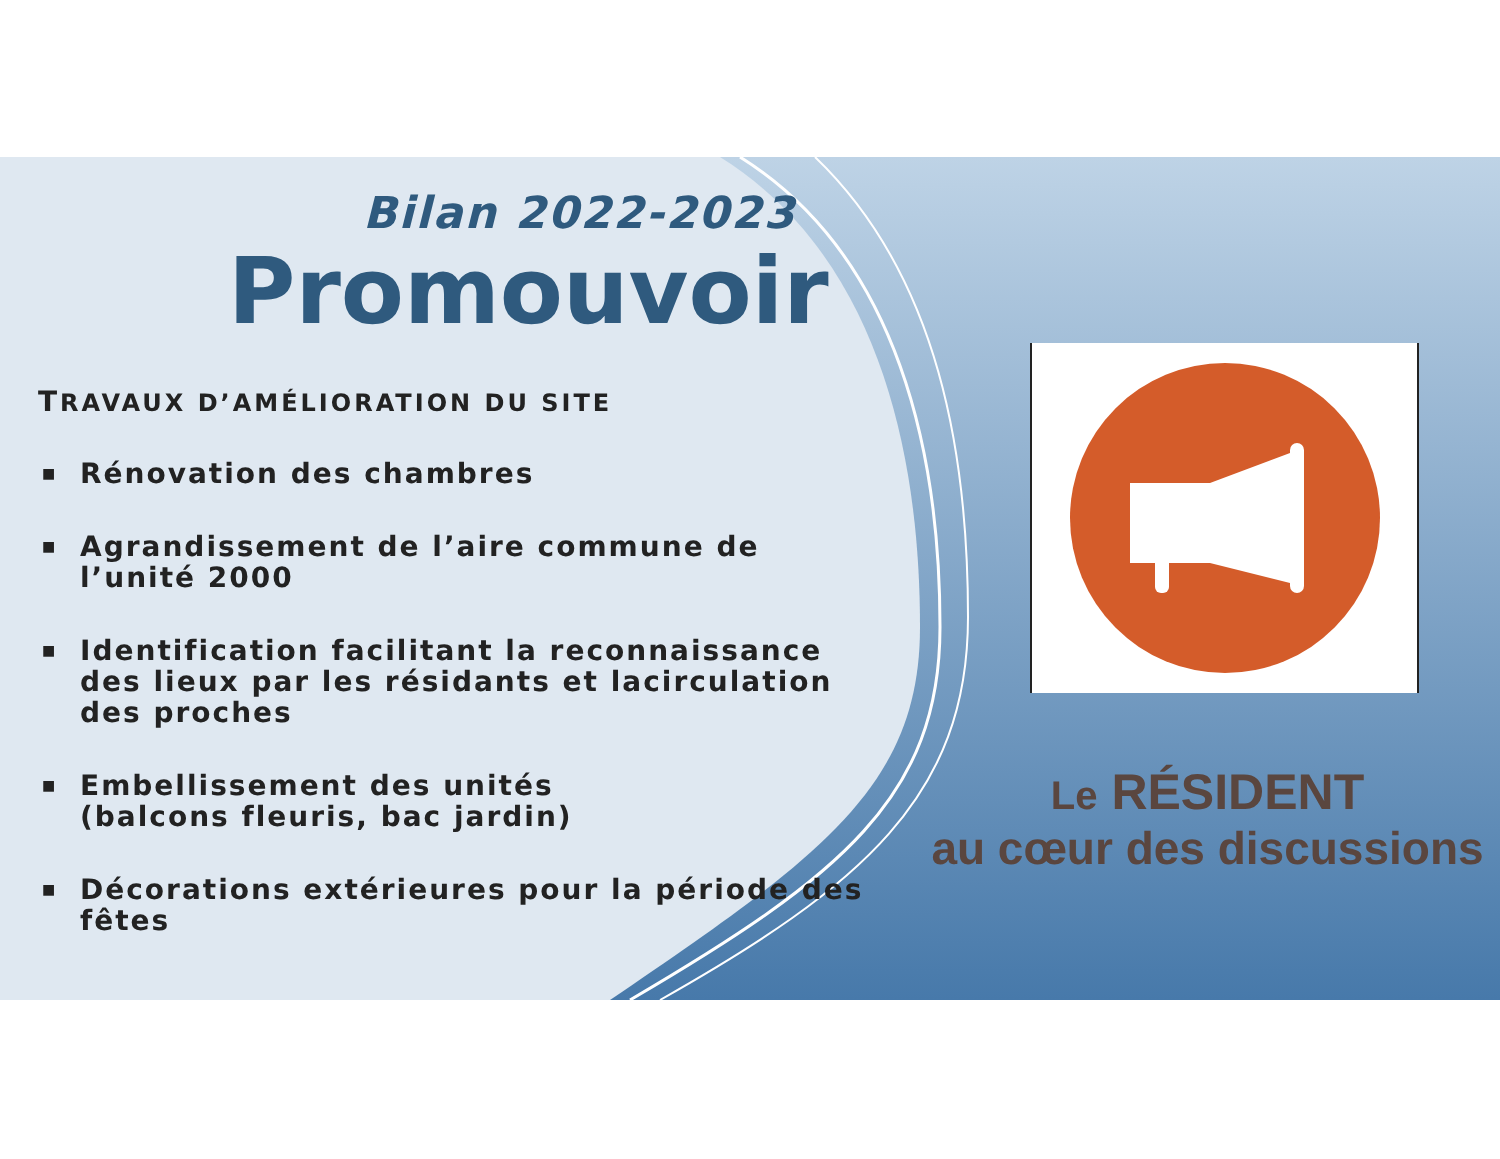Bilan 2022-2023
Promouvoir
TRAVAUX D’AMÉLIORATION DU SITE
■ Rénovation des chambres
■ Agrandissement de l’aire commune de l’unité 2000
■ Identification facilitant la reconnaissance des lieux par les résidants et lacirculation des proches
■ Embellissement des unités
(balcons fleuris, bac jardin)
■ Décorations extérieures pour la période des fêtes
Le RÉSIDENT
au cœur des discussions